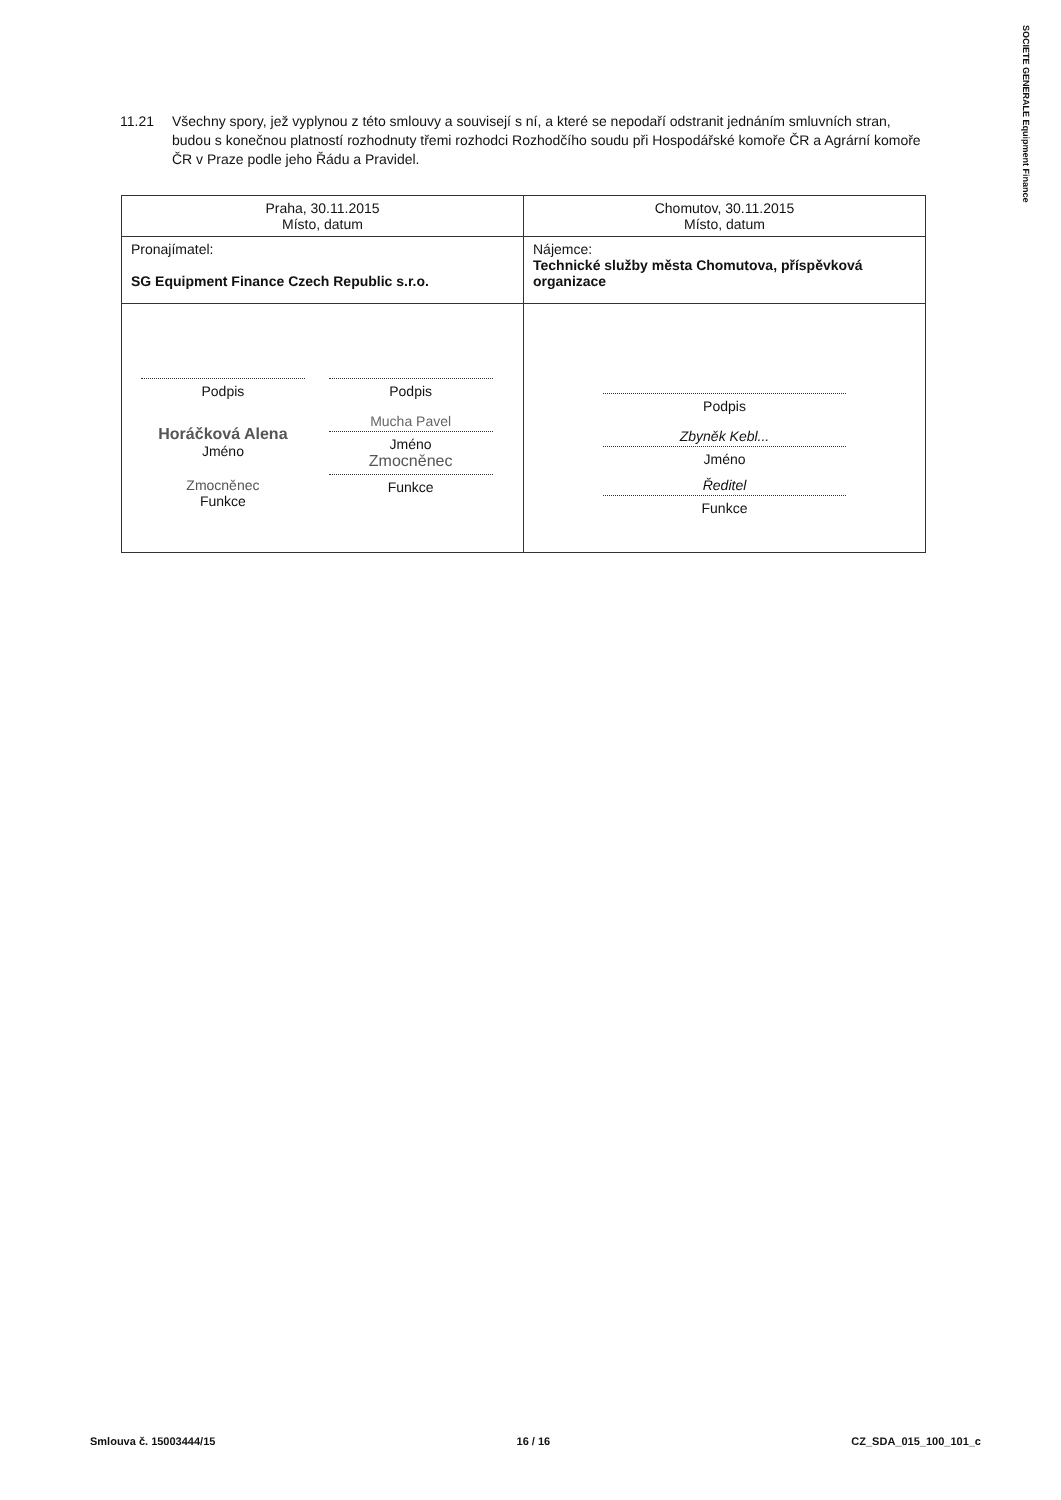SOCIETE GENERALE Equipment Finance
11.21 Všechny spory, jež vyplynou z této smlouvy a souvisejí s ní, a které se nepodaří odstranit jednáním smluvních stran, budou s konečnou platností rozhodnuty třemi rozhodci Rozhodčího soudu při Hospodářské komoře ČR a Agrární komoře ČR v Praze podle jeho Řádu a Pravidel.
| Praha, 30.11.2015 Místo, datum | Chomutov, 30.11.2015 Místo, datum |
| Pronajímatel: SG Equipment Finance Czech Republic s.r.o. | Nájemce: Technické služby města Chomutova, příspěvková organizace |
| Podpis Horáčková Alena Jméno Zmocněnec Funkce Podpis Mucha Pavel Jméno Zmocněnec Funkce | Podpis Zbyněk Kebl... Jméno Ředitel Funkce |
Smlouva č. 15003444/15 16 / 16 CZ_SDA_015_100_101_c